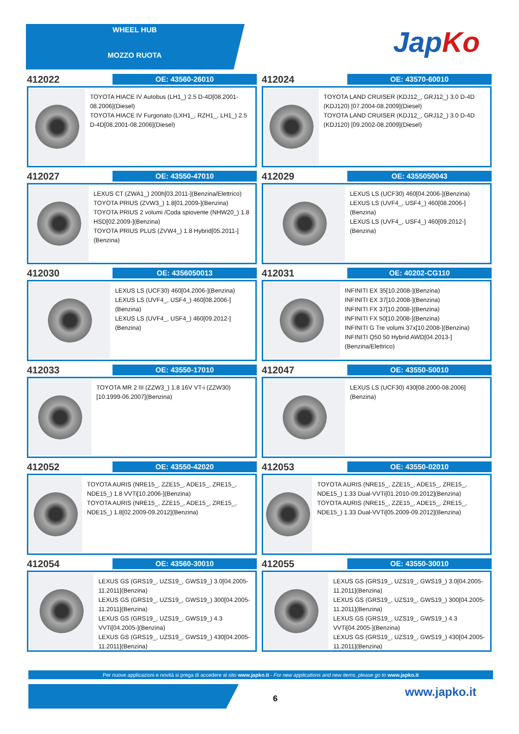WHEEL HUB
MOZZO RUOTA JapKo
412022
OE: 43560-26010
TOYOTA HIACE IV Autobus (LH1_) 2.5 D-4D[08.2001-08.2006](Diesel)
TOYOTA HIACE IV Furgonato (LXH1_, RZH1_, LH1_) 2.5 D-4D[08.2001-08.2006](Diesel)
412024
OE: 43570-60010
TOYOTA LAND CRUISER (KDJ12_, GRJ12_) 3.0 D-4D (KDJ120) [07.2004-08.2009](Diesel)
TOYOTA LAND CRUISER (KDJ12_, GRJ12_) 3.0 D-4D (KDJ120) [09.2002-08.2009](Diesel)
412027
OE: 43550-47010
LEXUS CT (ZWA1_) 200h[03.2011-](Benzina/Elettrico)
TOYOTA PRIUS (ZVW3_) 1.8[01.2009-](Benzina)
TOYOTA PRIUS 2 volumi /Coda spiovente (NHW20_) 1.8 HSD[02.2009-](Benzina)
TOYOTA PRIUS PLUS (ZVW4_) 1.8 Hybrid[05.2011-](Benzina)
412029
OE: 4355050043
LEXUS LS (UCF30) 460[04.2006-](Benzina)
LEXUS LS (UVF4_, USF4_) 460[08.2006-](Benzina)
LEXUS LS (UVF4_, USF4_) 460[09.2012-](Benzina)
412030
OE: 4356050013
LEXUS LS (UCF30) 460[04.2006-](Benzina)
LEXUS LS (UVF4_, USF4_) 460[08.2006-](Benzina)
LEXUS LS (UVF4_, USF4_) 460[09.2012-](Benzina)
412031
OE: 40202-CG110
INFINITI EX 35[10.2008-](Benzina)
INFINITI EX 37[10.2008-](Benzina)
INFINITI FX 37[10.2008-](Benzina)
INFINITI FX 50[10.2008-](Benzina)
INFINITI G Tre volumi 37x[10.2008-](Benzina)
INFINITI Q50 50 Hybrid AWD[04.2013-](Benzina/Elettrico)
412033
OE: 43550-17010
TOYOTA MR 2 III (ZZW3_) 1.8 16V VT-i (ZZW30)[10.1999-06.2007](Benzina)
412047
OE: 43550-50010
LEXUS LS (UCF30) 430[08.2000-08.2006](Benzina)
412052
OE: 43550-42020
TOYOTA AURIS (NRE15_, ZZE15_, ADE15_, ZRE15_, NDE15_) 1.8 VVTi[10.2006-](Benzina)
TOYOTA AURIS (NRE15_, ZZE15_, ADE15_, ZRE15_, NDE15_) 1.8[02.2009-09.2012](Benzina)
412053
OE: 43550-02010
TOYOTA AURIS (NRE15_, ZZE15_, ADE15_, ZRE15_, NDE15_) 1.33 Dual-VVTi[01.2010-09.2012](Benzina)
TOYOTA AURIS (NRE15_, ZZE15_, ADE15_, ZRE15_, NDE15_) 1.33 Dual-VVTi[05.2009-09.2012](Benzina)
412054
OE: 43560-30010
LEXUS GS (GRS19_, UZS19_, GWS19_) 3.0[04.2005-11.2011](Benzina)
LEXUS GS (GRS19_, UZS19_, GWS19_) 300[04.2005-11.2011](Benzina)
LEXUS GS (GRS19_, UZS19_, GWS19_) 4.3 VVTi[04.2005-](Benzina)
LEXUS GS (GRS19_, UZS19_, GWS19_) 430[04.2005-11.2011](Benzina)
412055
OE: 43550-30010
LEXUS GS (GRS19_, UZS19_, GWS19_) 3.0[04.2005-11.2011](Benzina)
LEXUS GS (GRS19_, UZS19_, GWS19_) 300[04.2005-11.2011](Benzina)
LEXUS GS (GRS19_, UZS19_, GWS19_) 4.3 VVTi[04.2005-](Benzina)
LEXUS GS (GRS19_, UZS19_, GWS19_) 430[04.2005-11.2011](Benzina)
Per nuove applicazioni e novità si prega di accedere al sito www.japko.it - For new applications and new items, please go to www.japko.it
6 www.japko.it